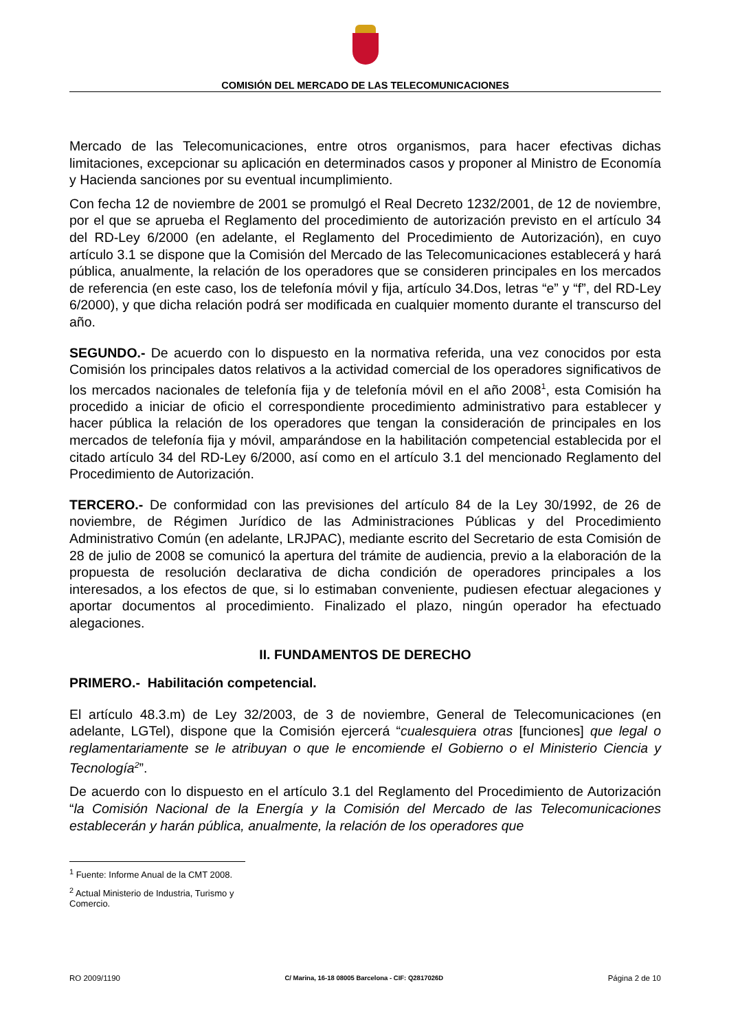COMISIÓN DEL MERCADO DE LAS TELECOMUNICACIONES
Mercado de las Telecomunicaciones, entre otros organismos, para hacer efectivas dichas limitaciones, excepcionar su aplicación en determinados casos y proponer al Ministro de Economía y Hacienda sanciones por su eventual incumplimiento.
Con fecha 12 de noviembre de 2001 se promulgó el Real Decreto 1232/2001, de 12 de noviembre, por el que se aprueba el Reglamento del procedimiento de autorización previsto en el artículo 34 del RD-Ley 6/2000 (en adelante, el Reglamento del Procedimiento de Autorización), en cuyo artículo 3.1 se dispone que la Comisión del Mercado de las Telecomunicaciones establecerá y hará pública, anualmente, la relación de los operadores que se consideren principales en los mercados de referencia (en este caso, los de telefonía móvil y fija, artículo 34.Dos, letras “e” y “f”, del RD-Ley 6/2000), y que dicha relación podrá ser modificada en cualquier momento durante el transcurso del año.
SEGUNDO.- De acuerdo con lo dispuesto en la normativa referida, una vez conocidos por esta Comisión los principales datos relativos a la actividad comercial de los operadores significativos de los mercados nacionales de telefonía fija y de telefonía móvil en el año 2008<sup>1</sup>, esta Comisión ha procedido a iniciar de oficio el correspondiente procedimiento administrativo para establecer y hacer pública la relación de los operadores que tengan la consideración de principales en los mercados de telefonía fija y móvil, amparándose en la habilitación competencial establecida por el citado artículo 34 del RD-Ley 6/2000, así como en el artículo 3.1 del mencionado Reglamento del Procedimiento de Autorización.
TERCERO.- De conformidad con las previsiones del artículo 84 de la Ley 30/1992, de 26 de noviembre, de Régimen Jurídico de las Administraciones Públicas y del Procedimiento Administrativo Común (en adelante, LRJPAC), mediante escrito del Secretario de esta Comisión de 28 de julio de 2008 se comunicó la apertura del trámite de audiencia, previo a la elaboración de la propuesta de resolución declarativa de dicha condición de operadores principales a los interesados, a los efectos de que, si lo estimaban conveniente, pudiesen efectuar alegaciones y aportar documentos al procedimiento. Finalizado el plazo, ningún operador ha efectuado alegaciones.
II. FUNDAMENTOS DE DERECHO
PRIMERO.- Habilitación competencial.
El artículo 48.3.m) de Ley 32/2003, de 3 de noviembre, General de Telecomunicaciones (en adelante, LGTel), dispone que la Comisión ejercerá “cualesquiera otras [funciones] que legal o reglamentariamente se le atribuyan o que le encomiende el Gobierno o el Ministerio Ciencia y Tecnología<sup>2</sup>”.
De acuerdo con lo dispuesto en el artículo 3.1 del Reglamento del Procedimiento de Autorización “la Comisión Nacional de la Energía y la Comisión del Mercado de las Telecomunicaciones establecerán y harán pública, anualmente, la relación de los operadores que
<sup>1</sup> Fuente: Informe Anual de la CMT 2008.
<sup>2</sup> Actual Ministerio de Industria, Turismo y Comercio.
RO 2009/1190 C/ Marina, 16-18 08005 Barcelona - CIF: Q2817026D Página 2 de 10